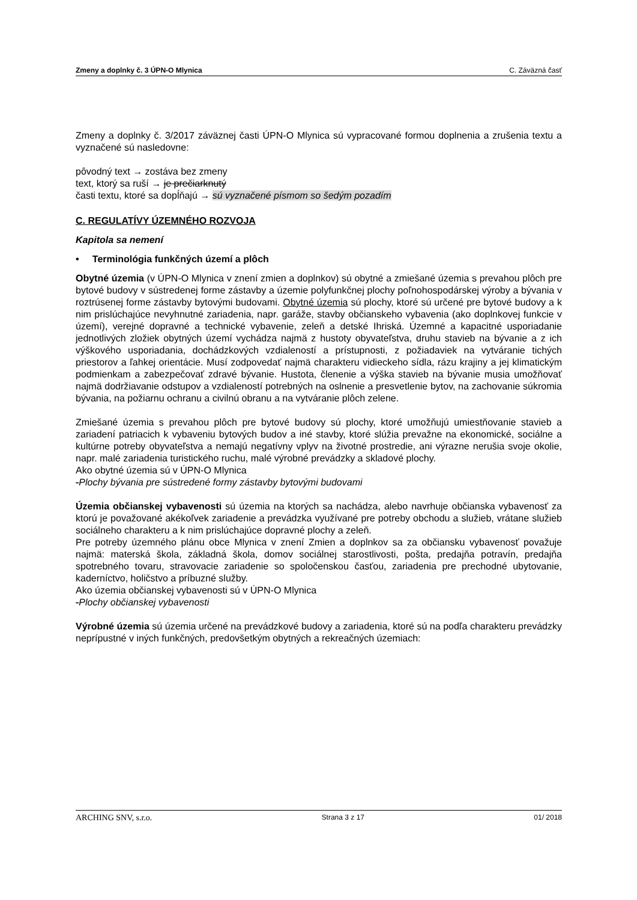Zmeny a doplnky č. 3 ÚPN-O Mlynica C. Záväzná časť
Zmeny a doplnky č. 3/2017 záväznej časti ÚPN-O Mlynica sú vypracované formou doplnenia a zrušenia textu a vyznačené sú nasledovne:
pôvodný text → zostáva bez zmeny
text, ktorý sa ruší → je prečiarknutý
časti textu, ktoré sa dopĺňajú → sú vyznačené písmom so šedým pozadím
C. REGULATÍVY ÚZEMNÉHO ROZVOJA
Kapitola sa nemení
• Terminológia funkčných území a plôch
Obytné územia (v ÚPN-O Mlynica v znení zmien a doplnkov) sú obytné a zmiešané územia s prevahou plôch pre bytové budovy v sústredenej forme zástavby a územie polyfunkčnej plochy poľnohospodárskej výroby a bývania v roztrúsenej forme zástavby bytovými budovami. Obytné územia sú plochy, ktoré sú určené pre bytové budovy a k nim prislúchajúce nevyhnutné zariadenia, napr. garáže, stavby občianskeho vybavenia (ako doplnkovej funkcie v území), verejné dopravné a technické vybavenie, zeleň a detské Ihriská. Územné a kapacitné usporiadanie jednotlivých zložiek obytných území vychádza najmä z hustoty obyvateľstva, druhu stavieb na bývanie a z ich výškového usporiadania, dochádzkových vzdialeností a prístupnosti, z požiadaviek na vytváranie tichých priestorov a ľahkej orientácie. Musí zodpovedať najmä charakteru vidieckeho sídla, rázu krajiny a jej klimatickým podmienkam a zabezpečovať zdravé bývanie. Hustota, členenie a výška stavieb na bývanie musia umožňovať najmä dodržiavanie odstupov a vzdialeností potrebných na oslnenie a presvetlenie bytov, na zachovanie súkromia bývania, na požiarnu ochranu a civilnú obranu a na vytváranie plôch zelene.
Zmiešané územia s prevahou plôch pre bytové budovy sú plochy, ktoré umožňujú umiestňovanie stavieb a zariadení patriacich k vybaveniu bytových budov a iné stavby, ktoré slúžia prevažne na ekonomické, sociálne a kultúrne potreby obyvateľstva a nemajú negatívny vplyv na životné prostredie, ani výrazne nerušia svoje okolie, napr. malé zariadenia turistického ruchu, malé výrobné prevádzky a skladové plochy.
Ako obytné územia sú v ÚPN-O Mlynica
-Plochy bývania pre sústredené formy zástavby bytovými budovami
Územia občianskej vybavenosti sú územia na ktorých sa nachádza, alebo navrhuje občianska vybavenosť za ktorú je považované akékoľvek zariadenie a prevádzka využívané pre potreby obchodu a služieb, vrátane služieb sociálneho charakteru a k nim prislúchajúce dopravné plochy a zeleň.
Pre potreby územného plánu obce Mlynica v znení Zmien a doplnkov sa za občiansku vybavenosť považuje najmä: materská škola, základná škola, domov sociálnej starostlivosti, pošta, predajňa potravín, predajňa spotrebného tovaru, stravovacie zariadenie so spoločenskou časťou, zariadenia pre prechodné ubytovanie, kaderníctvo, holičstvo a príbuzné služby.
Ako územia občianskej vybavenosti sú v ÚPN-O Mlynica
-Plochy občianskej vybavenosti
Výrobné územia sú územia určené na prevádzkové budovy a zariadenia, ktoré sú na podľa charakteru prevádzky neprípustné v iných funkčných, predovšetkým obytných a rekreačných územiach:
ARCHING SNV, s.r.o. Strana 3 z 17 01/ 2018